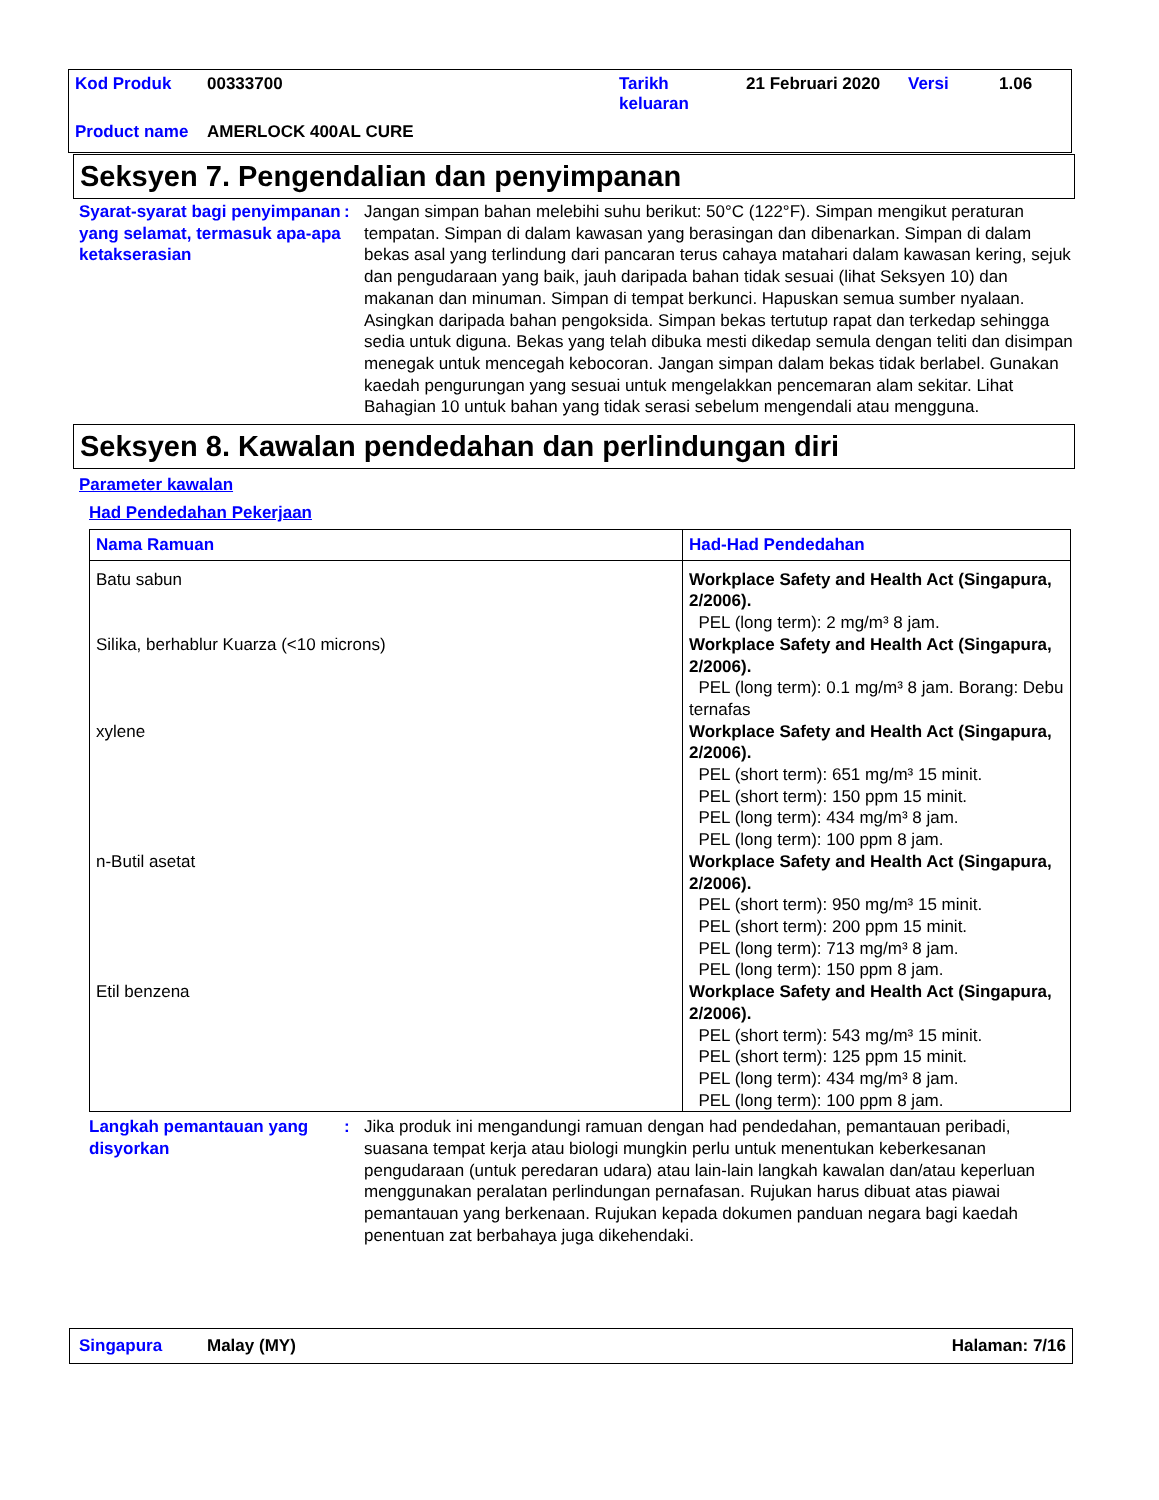| Kod Produk | 00333700 | Tarikh keluaran | 21 Februari 2020 | Versi | 1.06 |
| Product name | AMERLOCK 400AL CURE | | | | |
Seksyen 7. Pengendalian dan penyimpanan
Syarat-syarat bagi penyimpanan yang selamat, termasuk apa-apa ketakserasian
: Jangan simpan bahan melebihi suhu berikut: 50°C (122°F). Simpan mengikut peraturan tempatan. Simpan di dalam kawasan yang berasingan dan dibenarkan. Simpan di dalam bekas asal yang terlindung dari pancaran terus cahaya matahari dalam kawasan kering, sejuk dan pengudaraan yang baik, jauh daripada bahan tidak sesuai (lihat Seksyen 10) dan makanan dan minuman. Simpan di tempat berkunci. Hapuskan semua sumber nyalaan. Asingkan daripada bahan pengoksida. Simpan bekas tertutup rapat dan terkedap sehingga sedia untuk diguna. Bekas yang telah dibuka mesti dikedap semula dengan teliti dan disimpan menegak untuk mencegah kebocoran. Jangan simpan dalam bekas tidak berlabel. Gunakan kaedah pengurungan yang sesuai untuk mengelakkan pencemaran alam sekitar. Lihat Bahagian 10 untuk bahan yang tidak serasi sebelum mengendali atau mengguna.
Seksyen 8. Kawalan pendedahan dan perlindungan diri
Parameter kawalan
Had Pendedahan Pekerjaan
| Nama Ramuan | Had-Had Pendedahan |
| --- | --- |
| Batu sabun | Workplace Safety and Health Act (Singapura, 2/2006). PEL (long term): 2 mg/m³ 8 jam. |
| Silika, berhablur Kuarza (<10 microns) | Workplace Safety and Health Act (Singapura, 2/2006). PEL (long term): 0.1 mg/m³ 8 jam. Borang: Debu ternafas |
| xylene | Workplace Safety and Health Act (Singapura, 2/2006). PEL (short term): 651 mg/m³ 15 minit. PEL (short term): 150 ppm 15 minit. PEL (long term): 434 mg/m³ 8 jam. PEL (long term): 100 ppm 8 jam. |
| n-Butil asetat | Workplace Safety and Health Act (Singapura, 2/2006). PEL (short term): 950 mg/m³ 15 minit. PEL (short term): 200 ppm 15 minit. PEL (long term): 713 mg/m³ 8 jam. PEL (long term): 150 ppm 8 jam. |
| Etil benzena | Workplace Safety and Health Act (Singapura, 2/2006). PEL (short term): 543 mg/m³ 15 minit. PEL (short term): 125 ppm 15 minit. PEL (long term): 434 mg/m³ 8 jam. PEL (long term): 100 ppm 8 jam. |
Langkah pemantauan yang disyorkan
: Jika produk ini mengandungi ramuan dengan had pendedahan, pemantauan peribadi, suasana tempat kerja atau biologi mungkin perlu untuk menentukan keberkesanan pengudaraan (untuk peredaran udara) atau lain-lain langkah kawalan dan/atau keperluan menggunakan peralatan perlindungan pernafasan. Rujukan harus dibuat atas piawai pemantauan yang berkenaan. Rujukan kepada dokumen panduan negara bagi kaedah penentuan zat berbahaya juga dikehendaki.
Singapura Malay (MY) Halaman: 7/16